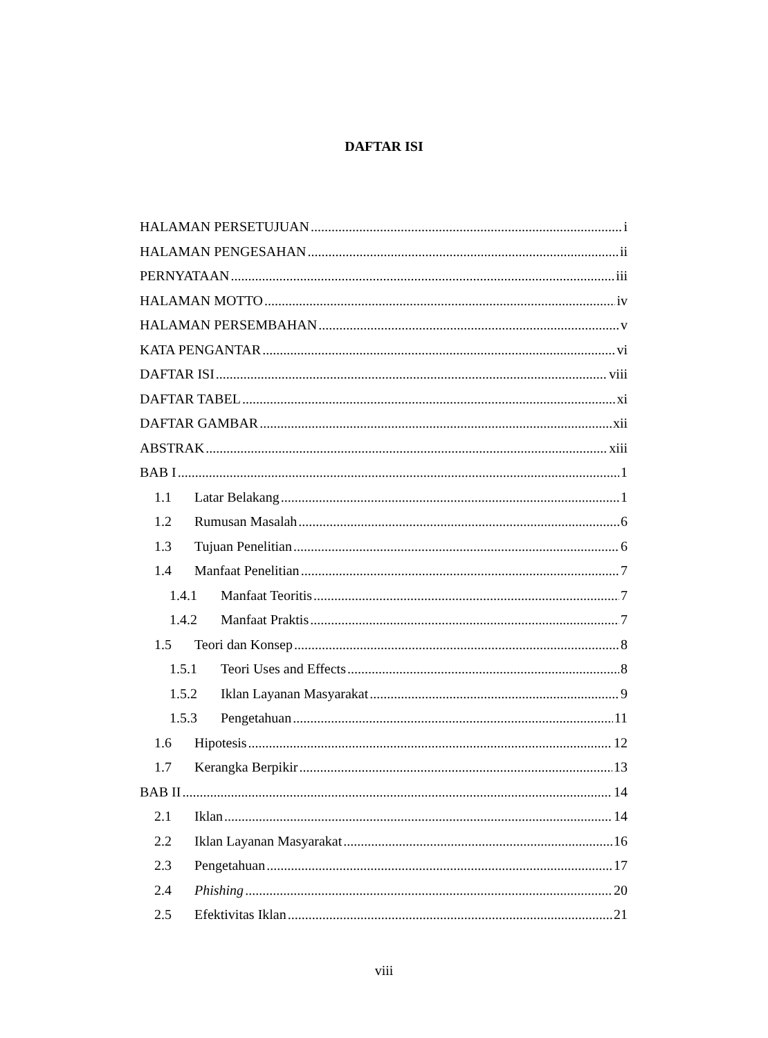DAFTAR ISI
HALAMAN PERSETUJUAN i
HALAMAN PENGESAHAN ii
PERNYATAAN iii
HALAMAN MOTTO iv
HALAMAN PERSEMBAHAN v
KATA PENGANTAR vi
DAFTAR ISI viii
DAFTAR TABEL xi
DAFTAR GAMBAR xii
ABSTRAK xiii
BAB I 1
1.1 Latar Belakang 1
1.2 Rumusan Masalah 6
1.3 Tujuan Penelitian 6
1.4 Manfaat Penelitian 7
1.4.1 Manfaat Teoritis 7
1.4.2 Manfaat Praktis 7
1.5 Teori dan Konsep 8
1.5.1 Teori Uses and Effects 8
1.5.2 Iklan Layanan Masyarakat 9
1.5.3 Pengetahuan 11
1.6 Hipotesis 12
1.7 Kerangka Berpikir 13
BAB II 14
2.1 Iklan 14
2.2 Iklan Layanan Masyarakat 16
2.3 Pengetahuan 17
2.4 Phishing 20
2.5 Efektivitas Iklan 21
viii